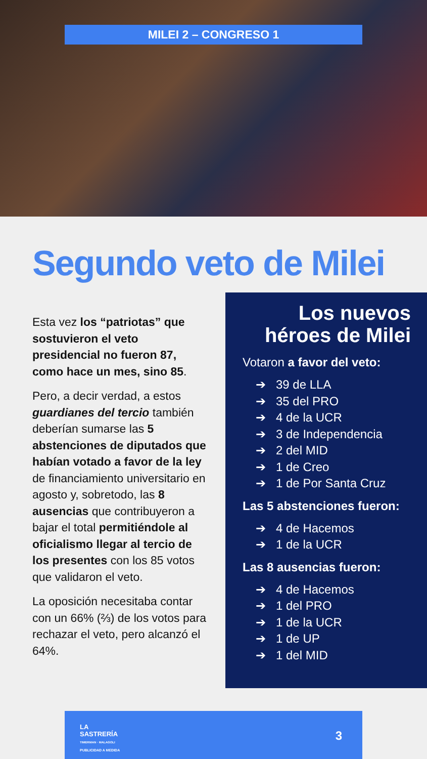MILEI 2 – CONGRESO 1
Segundo veto de Milei
Esta vez los “patriotas” que sostuvieron el veto presidencial no fueron 87, como hace un mes, sino 85.
Pero, a decir verdad, a estos guardianes del tercio también deberían sumarse las 5 abstenciones de diputados que habían votado a favor de la ley de financiamiento universitario en agosto y, sobretodo, las 8 ausencias que contribuyeron a bajar el total permitiéndole al oficialismo llegar al tercio de los presentes con los 85 votos que validaron el veto.
La oposición necesitaba contar con un 66% (⅔) de los votos para rechazar el veto, pero alcanzó el 64%.
Los nuevos
héroes de Milei
Votaron a favor del veto:
➔ 39 de LLA
➔ 35 del PRO
➔ 4 de la UCR
➔ 3 de Independencia
➔ 2 del MID
➔ 1 de Creo
➔ 1 de Por Santa Cruz
Las 5 abstenciones fueron:
➔ 4 de Hacemos
➔ 1 de la UCR
Las 8 ausencias fueron:
➔ 4 de Hacemos
➔ 1 del PRO
➔ 1 de la UCR
➔ 1 de UP
➔ 1 del MID
LA
SASTRERÍA
TIMERMAN · MALAGOLI
PUBLICIDAD A MEDIDA
3